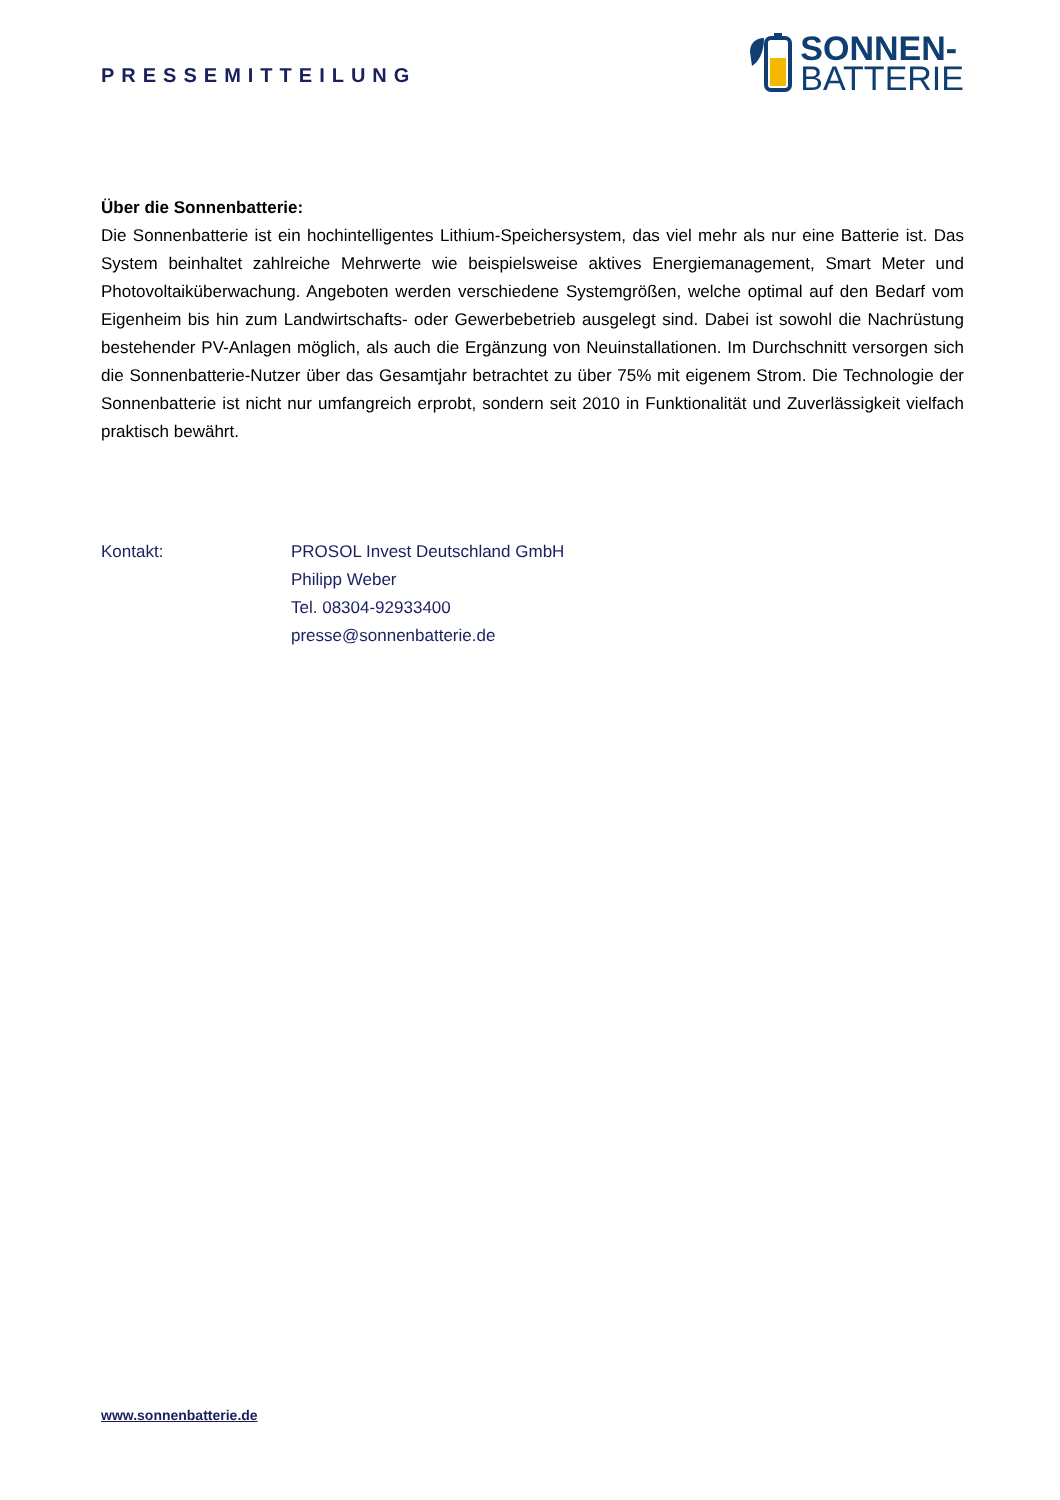PRESSEMITTEILUNG
SONNEN-
BATTERIE
Über die Sonnenbatterie:
Die Sonnenbatterie ist ein hochintelligentes Lithium-Speichersystem, das viel mehr als nur eine Batterie ist. Das System beinhaltet zahlreiche Mehrwerte wie beispielsweise aktives Energiemanagement, Smart Meter und Photovoltaiküberwachung. Angeboten werden verschiedene Systemgrößen, welche optimal auf den Bedarf vom Eigenheim bis hin zum Landwirtschafts- oder Gewerbebetrieb ausgelegt sind. Dabei ist sowohl die Nachrüstung bestehender PV-Anlagen möglich, als auch die Ergänzung von Neuinstallationen. Im Durchschnitt versorgen sich die Sonnenbatterie-Nutzer über das Gesamtjahr betrachtet zu über 75% mit eigenem Strom. Die Technologie der Sonnenbatterie ist nicht nur umfangreich erprobt, sondern seit 2010 in Funktionalität und Zuverlässigkeit vielfach praktisch bewährt.
Kontakt: PROSOL Invest Deutschland GmbH
Philipp Weber
Tel. 08304-92933400
presse@sonnenbatterie.de
www.sonnenbatterie.de